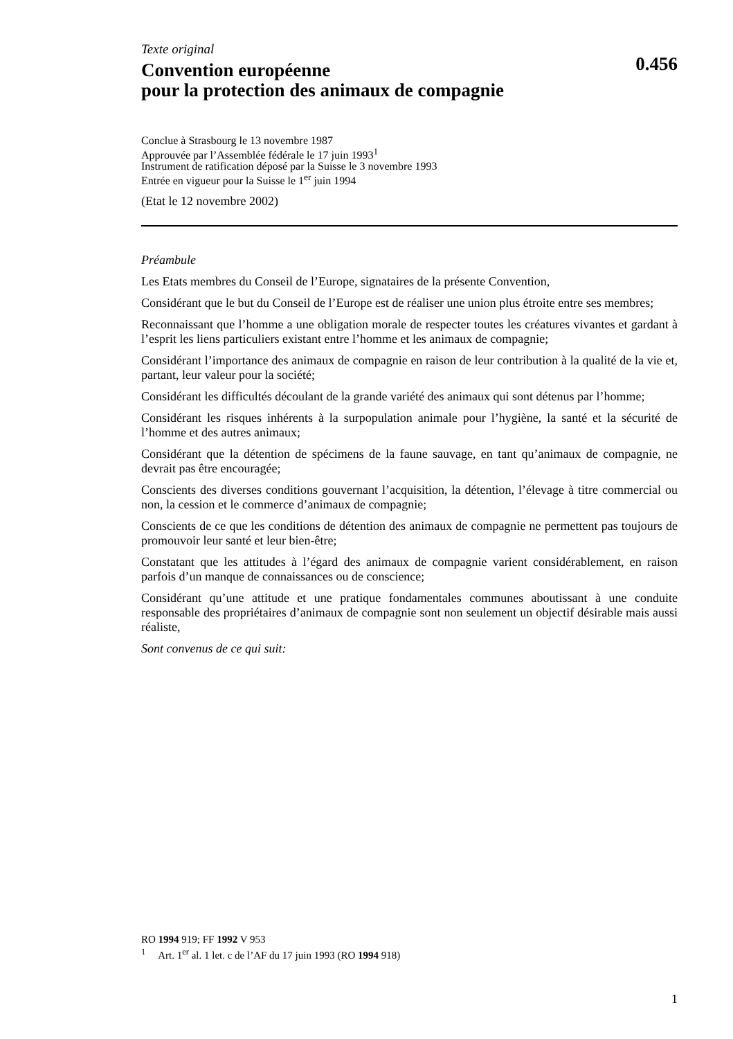Texte original
Convention européenne
pour la protection des animaux de compagnie
0.456
Conclue à Strasbourg le 13 novembre 1987
Approuvée par l’Assemblée fédérale le 17 juin 1993<sup>1</sup>
Instrument de ratification déposé par la Suisse le 3 novembre 1993
Entrée en vigueur pour la Suisse le 1<sup>er</sup> juin 1994
(Etat le 12 novembre 2002)
Préambule
Les Etats membres du Conseil de l’Europe, signataires de la présente Convention,
Considérant que le but du Conseil de l’Europe est de réaliser une union plus étroite entre ses membres;
Reconnaissant que l’homme a une obligation morale de respecter toutes les créatures vivantes et gardant à l’esprit les liens particuliers existant entre l’homme et les animaux de compagnie;
Considérant l’importance des animaux de compagnie en raison de leur contribution à la qualité de la vie et, partant, leur valeur pour la société;
Considérant les difficultés découlant de la grande variété des animaux qui sont détenus par l’homme;
Considérant les risques inhérents à la surpopulation animale pour l’hygiène, la santé et la sécurité de l’homme et des autres animaux;
Considérant que la détention de spécimens de la faune sauvage, en tant qu’animaux de compagnie, ne devrait pas être encouragée;
Conscients des diverses conditions gouvernant l’acquisition, la détention, l’élevage à titre commercial ou non, la cession et le commerce d’animaux de compagnie;
Conscients de ce que les conditions de détention des animaux de compagnie ne permettent pas toujours de promouvoir leur santé et leur bien-être;
Constatant que les attitudes à l’égard des animaux de compagnie varient considérablement, en raison parfois d’un manque de connaissances ou de conscience;
Considérant qu’une attitude et une pratique fondamentales communes aboutissant à une conduite responsable des propriétaires d’animaux de compagnie sont non seulement un objectif désirable mais aussi réaliste,
Sont convenus de ce qui suit:
RO 1994 919; FF 1992 V 953
<sup>1</sup> Art. 1<sup>er</sup> al. 1 let. c de l’AF du 17 juin 1993 (RO 1994 918)
1